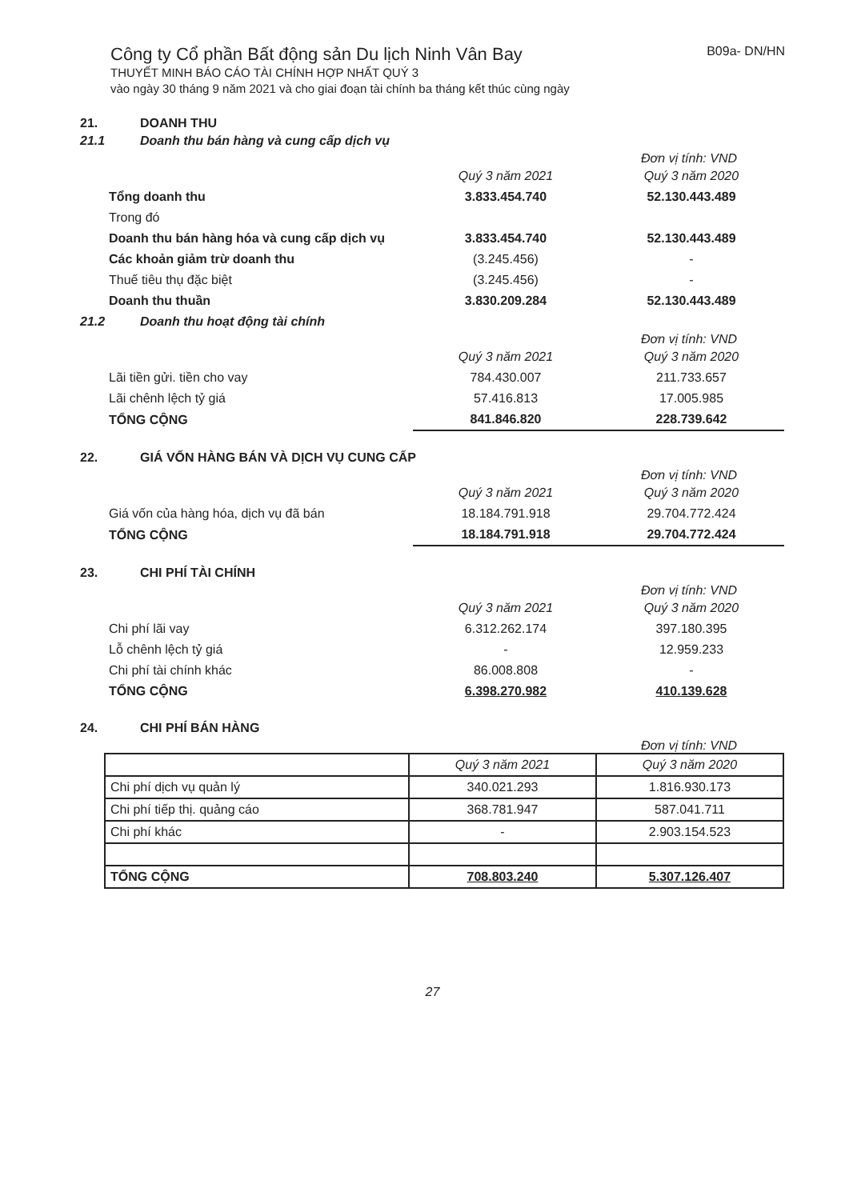Công ty Cổ phần Bất động sản Du lịch Ninh Vân Bay B09a- DN/HN
THUYẾT MINH BÁO CÁO TÀI CHÍNH HỢP NHẤT QUÝ 3
vào ngày 30 tháng 9 năm 2021 và cho giai đoạn tài chính ba tháng kết thúc cùng ngày
21. DOANH THU
21.1 Doanh thu bán hàng và cung cấp dịch vụ
Đơn vị tính: VND
| | Quý 3 năm 2021 | Quý 3 năm 2020 |
| Tổng doanh thu | 3.833.454.740 | 52.130.443.489 |
| Trong đó | | |
| Doanh thu bán hàng hóa và cung cấp dịch vụ | 3.833.454.740 | 52.130.443.489 |
| Các khoản giảm trừ doanh thu | (3.245.456) | - |
| Thuế tiêu thụ đặc biệt | (3.245.456) | - |
| Doanh thu thuần | 3.830.209.284 | 52.130.443.489 |
21.2 Doanh thu hoạt động tài chính
Đơn vị tính: VND
| | Quý 3 năm 2021 | Quý 3 năm 2020 |
| Lãi tiền gửi. tiền cho vay | 784.430.007 | 211.733.657 |
| Lãi chênh lệch tỷ giá | 57.416.813 | 17.005.985 |
| TỔNG CỘNG | 841.846.820 | 228.739.642 |
22. GIÁ VỐN HÀNG BÁN VÀ DỊCH VỤ CUNG CẤP
Đơn vị tính: VND
| | Quý 3 năm 2021 | Quý 3 năm 2020 |
| Giá vốn của hàng hóa, dịch vụ đã bán | 18.184.791.918 | 29.704.772.424 |
| TỔNG CỘNG | 18.184.791.918 | 29.704.772.424 |
23. CHI PHÍ TÀI CHÍNH
Đơn vị tính: VND
| | Quý 3 năm 2021 | Quý 3 năm 2020 |
| Chi phí lãi vay | 6.312.262.174 | 397.180.395 |
| Lỗ chênh lệch tỷ giá | - | 12.959.233 |
| Chi phí tài chính khác | 86.008.808 | - |
| TỔNG CỘNG | 6.398.270.982 | 410.139.628 |
24. CHI PHÍ BÁN HÀNG
Đơn vị tính: VND
| | Quý 3 năm 2021 | Quý 3 năm 2020 |
| Chi phí dịch vụ quản lý | 340.021.293 | 1.816.930.173 |
| Chi phí tiếp thị. quảng cáo | 368.781.947 | 587.041.711 |
| Chi phí khác | - | 2.903.154.523 |
| TỔNG CỘNG | 708.803.240 | 5.307.126.407 |
27